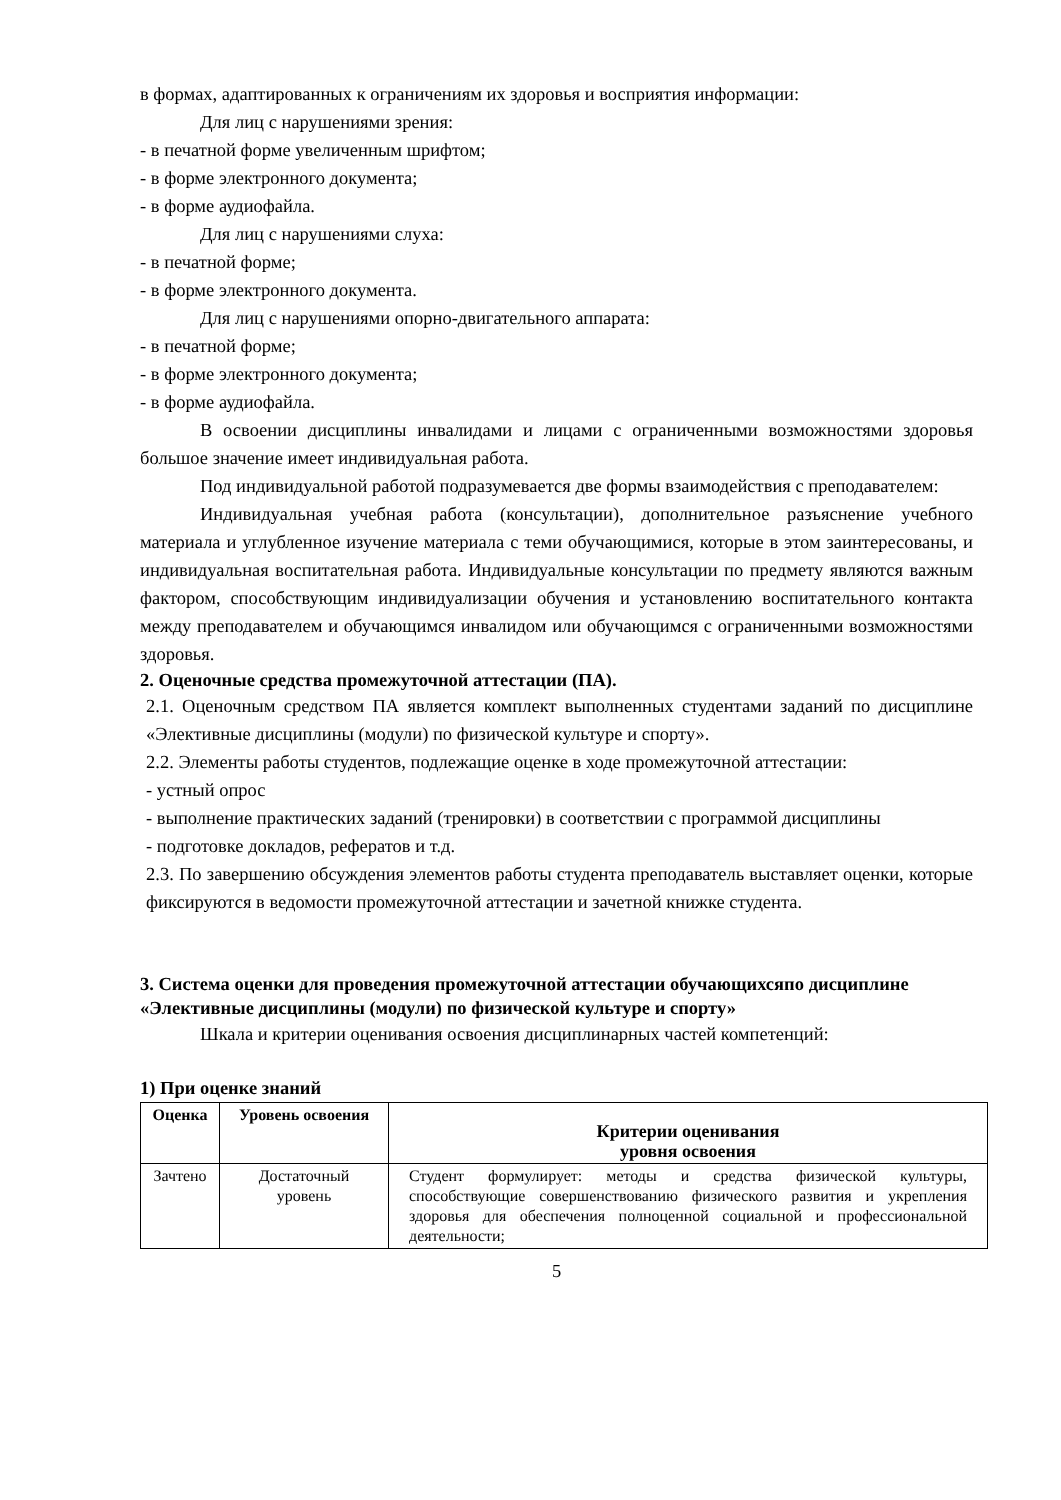в формах, адаптированных к ограничениям их здоровья и восприятия информации:
Для лиц с нарушениями зрения:
- в печатной форме увеличенным шрифтом;
- в форме электронного документа;
- в форме аудиофайла.
Для лиц с нарушениями слуха:
- в печатной форме;
- в форме электронного документа.
Для лиц с нарушениями опорно-двигательного аппарата:
- в печатной форме;
- в форме электронного документа;
- в форме аудиофайла.
В освоении дисциплины инвалидами и лицами с ограниченными возможностями здоровья большое значение имеет индивидуальная работа.
Под индивидуальной работой подразумевается две формы взаимодействия с преподавателем:
Индивидуальная учебная работа (консультации), дополнительное разъяснение учебного материала и углубленное изучение материала с теми обучающимися, которые в этом заинтересованы, и индивидуальная воспитательная работа. Индивидуальные консультации по предмету являются важным фактором, способствующим индивидуализации обучения и установлению воспитательного контакта между преподавателем и обучающимся инвалидом или обучающимся с ограниченными возможностями здоровья.
2. Оценочные средства промежуточной аттестации (ПА).
2.1. Оценочным средством ПА является комплект выполненных студентами заданий по дисциплине «Элективные дисциплины (модули) по физической культуре и спорту».
2.2. Элементы работы студентов, подлежащие оценке в ходе промежуточной аттестации:
- устный опрос
- выполнение практических заданий (тренировки) в соответствии с программой дисциплины
- подготовке докладов, рефератов и т.д.
2.3. По завершению обсуждения элементов работы студента преподаватель выставляет оценки, которые фиксируются в ведомости промежуточной аттестации и зачетной книжке студента.
3. Система оценки для проведения промежуточной аттестации обучающихсяпо дисциплине «Элективные дисциплины (модули) по физической культуре и спорту»
Шкала и критерии оценивания освоения дисциплинарных частей компетенций:
1) При оценке знаний
| Оценка | Уровень освоения | Критерии оценивания уровня освоения |
| --- | --- | --- |
| Зачтено | Достаточный уровень | Студент формулирует: методы и средства физической культуры, способствующие совершенствованию физического развития и укрепления здоровья для обеспечения полноценной социальной и профессиональной деятельности; |
5